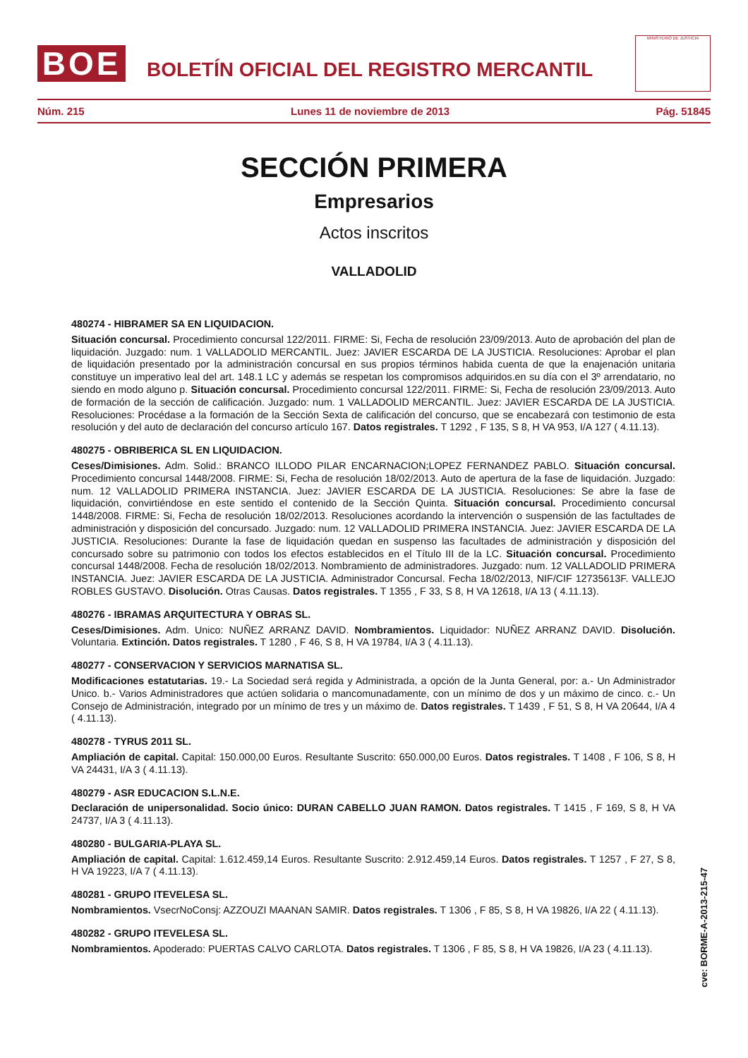BOE
BOLETÍN OFICIAL DEL REGISTRO MERCANTIL
MINISTERIO DE JUSTICIA
Núm. 215 Lunes 11 de noviembre de 2013 Pág. 51845
SECCIÓN PRIMERA
Empresarios
Actos inscritos
VALLADOLID
480274 - HIBRAMER SA EN LIQUIDACION.
Situación concursal. Procedimiento concursal 122/2011. FIRME: Si, Fecha de resolución 23/09/2013. Auto de aprobación del plan de liquidación. Juzgado: num. 1 VALLADOLID MERCANTIL. Juez: JAVIER ESCARDA DE LA JUSTICIA. Resoluciones: Aprobar el plan de liquidación presentado por la administración concursal en sus propios términos habida cuenta de que la enajenación unitaria constituye un imperativo leal del art. 148.1 LC y además se respetan los compromisos adquiridos.en su día con el 3º arrendatario, no siendo en modo alguno p. Situación concursal. Procedimiento concursal 122/2011. FIRME: Si, Fecha de resolución 23/09/2013. Auto de formación de la sección de calificación. Juzgado: num. 1 VALLADOLID MERCANTIL. Juez: JAVIER ESCARDA DE LA JUSTICIA. Resoluciones: Procédase a la formación de la Sección Sexta de calificación del concurso, que se encabezará con testimonio de esta resolución y del auto de declaración del concurso artículo 167. Datos registrales. T 1292 , F 135, S 8, H VA 953, I/A 127 ( 4.11.13).
480275 - OBRIBERICA SL EN LIQUIDACION.
Ceses/Dimisiones. Adm. Solid.: BRANCO ILLODO PILAR ENCARNACION;LOPEZ FERNANDEZ PABLO. Situación concursal. Procedimiento concursal 1448/2008. FIRME: Si, Fecha de resolución 18/02/2013. Auto de apertura de la fase de liquidación. Juzgado: num. 12 VALLADOLID PRIMERA INSTANCIA. Juez: JAVIER ESCARDA DE LA JUSTICIA. Resoluciones: Se abre la fase de liquidación, convirtiéndose en este sentido el contenido de la Sección Quinta. Situación concursal. Procedimiento concursal 1448/2008. FIRME: Si, Fecha de resolución 18/02/2013. Resoluciones acordando la intervención o suspensión de las factultades de administración y disposición del concursado. Juzgado: num. 12 VALLADOLID PRIMERA INSTANCIA. Juez: JAVIER ESCARDA DE LA JUSTICIA. Resoluciones: Durante la fase de liquidación quedan en suspenso las facultades de administración y disposición del concursado sobre su patrimonio con todos los efectos establecidos en el Título III de la LC. Situación concursal. Procedimiento concursal 1448/2008. Fecha de resolución 18/02/2013. Nombramiento de administradores. Juzgado: num. 12 VALLADOLID PRIMERA INSTANCIA. Juez: JAVIER ESCARDA DE LA JUSTICIA. Administrador Concursal. Fecha 18/02/2013, NIF/CIF 12735613F. VALLEJO ROBLES GUSTAVO. Disolución. Otras Causas. Datos registrales. T 1355 , F 33, S 8, H VA 12618, I/A 13 ( 4.11.13).
480276 - IBRAMAS ARQUITECTURA Y OBRAS SL.
Ceses/Dimisiones. Adm. Unico: NUÑEZ ARRANZ DAVID. Nombramientos. Liquidador: NUÑEZ ARRANZ DAVID. Disolución. Voluntaria. Extinción. Datos registrales. T 1280 , F 46, S 8, H VA 19784, I/A 3 ( 4.11.13).
480277 - CONSERVACION Y SERVICIOS MARNATISA SL.
Modificaciones estatutarias. 19.- La Sociedad será regida y Administrada, a opción de la Junta General, por: a.- Un Administrador Unico. b.- Varios Administradores que actúen solidaria o mancomunadamente, con un mínimo de dos y un máximo de cinco. c.- Un Consejo de Administración, integrado por un mínimo de tres y un máximo de. Datos registrales. T 1439 , F 51, S 8, H VA 20644, I/A 4 ( 4.11.13).
480278 - TYRUS 2011 SL.
Ampliación de capital. Capital: 150.000,00 Euros. Resultante Suscrito: 650.000,00 Euros. Datos registrales. T 1408 , F 106, S 8, H VA 24431, I/A 3 ( 4.11.13).
480279 - ASR EDUCACION S.L.N.E.
Declaración de unipersonalidad. Socio único: DURAN CABELLO JUAN RAMON. Datos registrales. T 1415 , F 169, S 8, H VA 24737, I/A 3 ( 4.11.13).
480280 - BULGARIA-PLAYA SL.
Ampliación de capital. Capital: 1.612.459,14 Euros. Resultante Suscrito: 2.912.459,14 Euros. Datos registrales. T 1257 , F 27, S 8, H VA 19223, I/A 7 ( 4.11.13).
480281 - GRUPO ITEVELESA SL.
Nombramientos. VsecrNoConsj: AZZOUZI MAANAN SAMIR. Datos registrales. T 1306 , F 85, S 8, H VA 19826, I/A 22 ( 4.11.13).
480282 - GRUPO ITEVELESA SL.
Nombramientos. Apoderado: PUERTAS CALVO CARLOTA. Datos registrales. T 1306 , F 85, S 8, H VA 19826, I/A 23 ( 4.11.13).
cve: BORME-A-2013-215-47